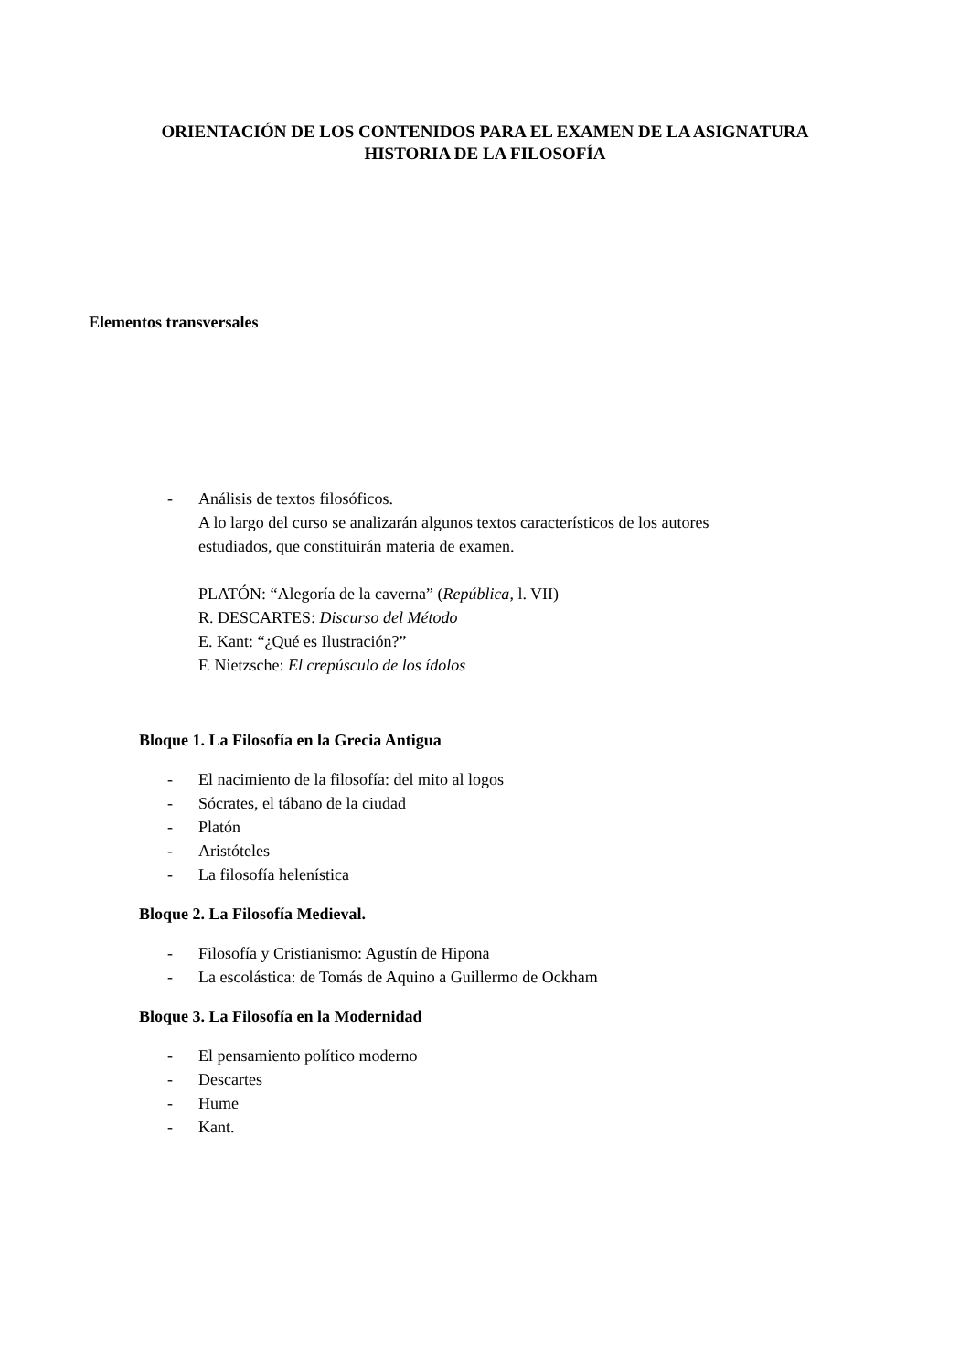ORIENTACIÓN DE LOS CONTENIDOS PARA EL EXAMEN DE LA ASIGNATURA
HISTORIA DE LA FILOSOFÍA
Elementos transversales
- Análisis de textos filosóficos.
A lo largo del curso se analizarán algunos textos característicos de los autores
estudiados, que constituirán materia de examen.
PLATÓN: “Alegoría de la caverna” (República, l. VII)
R. DESCARTES: Discurso del Método
E. Kant: “¿Qué es Ilustración?”
F. Nietzsche: El crepúsculo de los ídolos
Bloque 1. La Filosofía en la Grecia Antigua
- El nacimiento de la filosofía: del mito al logos
- Sócrates, el tábano de la ciudad
- Platón
- Aristóteles
- La filosofía helenística
Bloque 2. La Filosofía Medieval.
- Filosofía y Cristianismo: Agustín de Hipona
- La escolástica: de Tomás de Aquino a Guillermo de Ockham
Bloque 3. La Filosofía en la Modernidad
- El pensamiento político moderno
- Descartes
- Hume
- Kant.